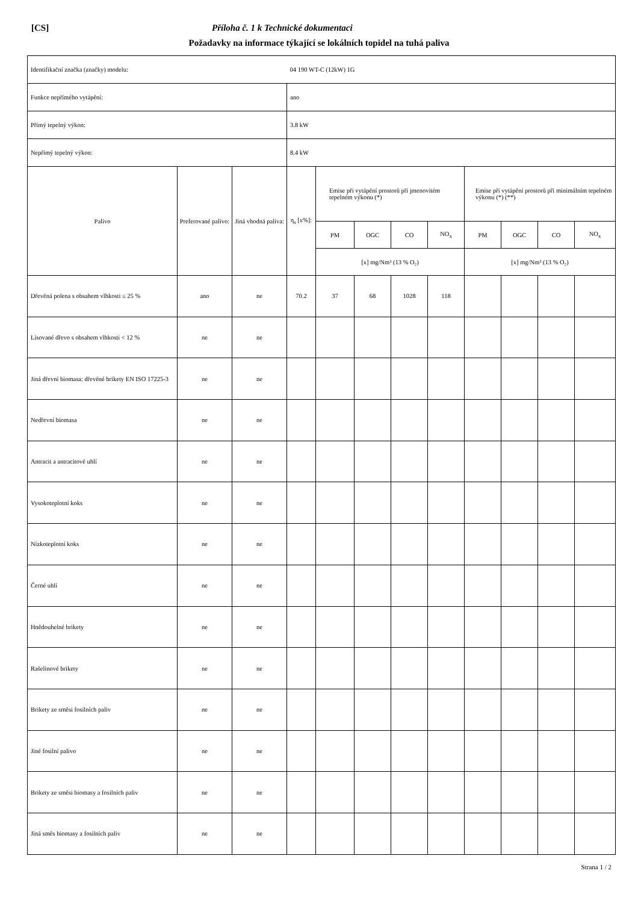[CS] Příloha č. 1 k Technické dokumentaci
Požadavky na informace týkající se lokálních topidel na tuhá paliva
| Identifikační značka (značky) modelu: | | | 04 190 WT-C (12kW) 1G | | | | | | | | |
| Funkce nepřímého vytápění: | | | ano | | | | | | | | |
| Přímý tepelný výkon: | | | 3.8 kW | | | | | | | | |
| Nepřímý tepelný výkon: | | | 8.4 kW | | | | | | | | |
| Palivo | Preferované palivo: | Jiná vhodná paliva: | η<sub>s</sub> [x%]: | Emise při vytápění prostorů při jmenovitém tepelném výkonu (*) | | | | Emise při vytápění prostorů při minimálním tepelném výkonu (*) (**) | | | |
| | | | | PM | OGC | CO | NO<sub>x</sub> | PM | OGC | CO | NO<sub>x</sub> |
| | | | | [x] mg/Nm³ (13 % O₂) | | | | [x] mg/Nm³ (13 % O₂) | | | |
| Dřevěná polena s obsahem vlhkosti ≤ 25 % | ano | ne | 70.2 | 37 | 68 | 1028 | 118 | | | | |
| Lisované dřevo s obsahem vlhkosti < 12 % | ne | ne | | | | | | | | | |
| Jiná dřevní biomasa: dřevěné brikety EN ISO 17225-3 | ne | ne | | | | | | | | | |
| Nedřevní biomasa | ne | ne | | | | | | | | | |
| Antracit a antracitové uhlí | ne | ne | | | | | | | | | |
| Vysokoteplotní koks | ne | ne | | | | | | | | | |
| Nízkoteplotní koks | ne | ne | | | | | | | | | |
| Černé uhlí | ne | ne | | | | | | | | | |
| Hnědouhelné brikety | ne | ne | | | | | | | | | |
| Rašelinové brikety | ne | ne | | | | | | | | | |
| Brikety ze směsi fosilních paliv | ne | ne | | | | | | | | | |
| Jiné fosilní palivo | ne | ne | | | | | | | | | |
| Brikety ze směsi biomasy a fosilních paliv | ne | ne | | | | | | | | | |
| Jiná směs biomasy a fosilních paliv | ne | ne | | | | | | | | | |
Strana 1 / 2